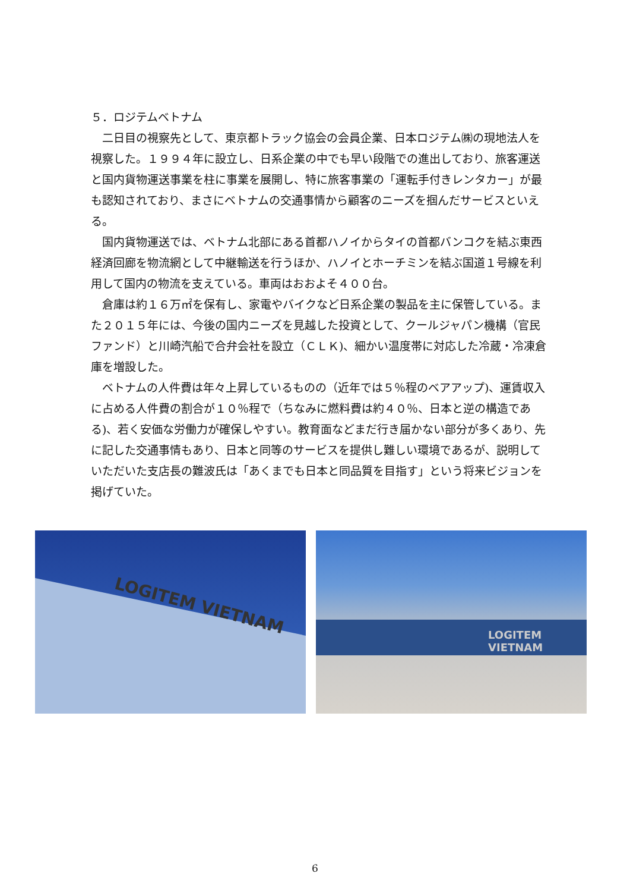５．ロジテムベトナム
二日目の視察先として、東京都トラック協会の会員企業、日本ロジテム㈱の現地法人を視察した。１９９４年に設立し、日系企業の中でも早い段階での進出しており、旅客運送と国内貨物運送事業を柱に事業を展開し、特に旅客事業の「運転手付きレンタカー」が最も認知されており、まさにベトナムの交通事情から顧客のニーズを掴んだサービスといえる。
国内貨物運送では、ベトナム北部にある首都ハノイからタイの首都バンコクを結ぶ東西経済回廊を物流網として中継輸送を行うほか、ハノイとホーチミンを結ぶ国道１号線を利用して国内の物流を支えている。車両はおおよそ４００台。
倉庫は約１６万㎡を保有し、家電やバイクなど日系企業の製品を主に保管している。また２０１５年には、今後の国内ニーズを見越した投資として、クールジャパン機構（官民ファンド）と川崎汽船で合弁会社を設立（ＣＬＫ)、細かい温度帯に対応した冷蔵・冷凍倉庫を増設した。
ベトナムの人件費は年々上昇しているものの（近年では５％程のベアアップ)、運賃収入に占める人件費の割合が１０％程で（ちなみに燃料費は約４０％、日本と逆の構造である)、若く安価な労働力が確保しやすい。教育面などまだ行き届かない部分が多くあり、先に記した交通事情もあり、日本と同等のサービスを提供し難しい環境であるが、説明していただいた支店長の難波氏は「あくまでも日本と同品質を目指す」という将来ビジョンを掲げていた。
LOGITEM VIETNAM
LOGITEM VIETNAM
6